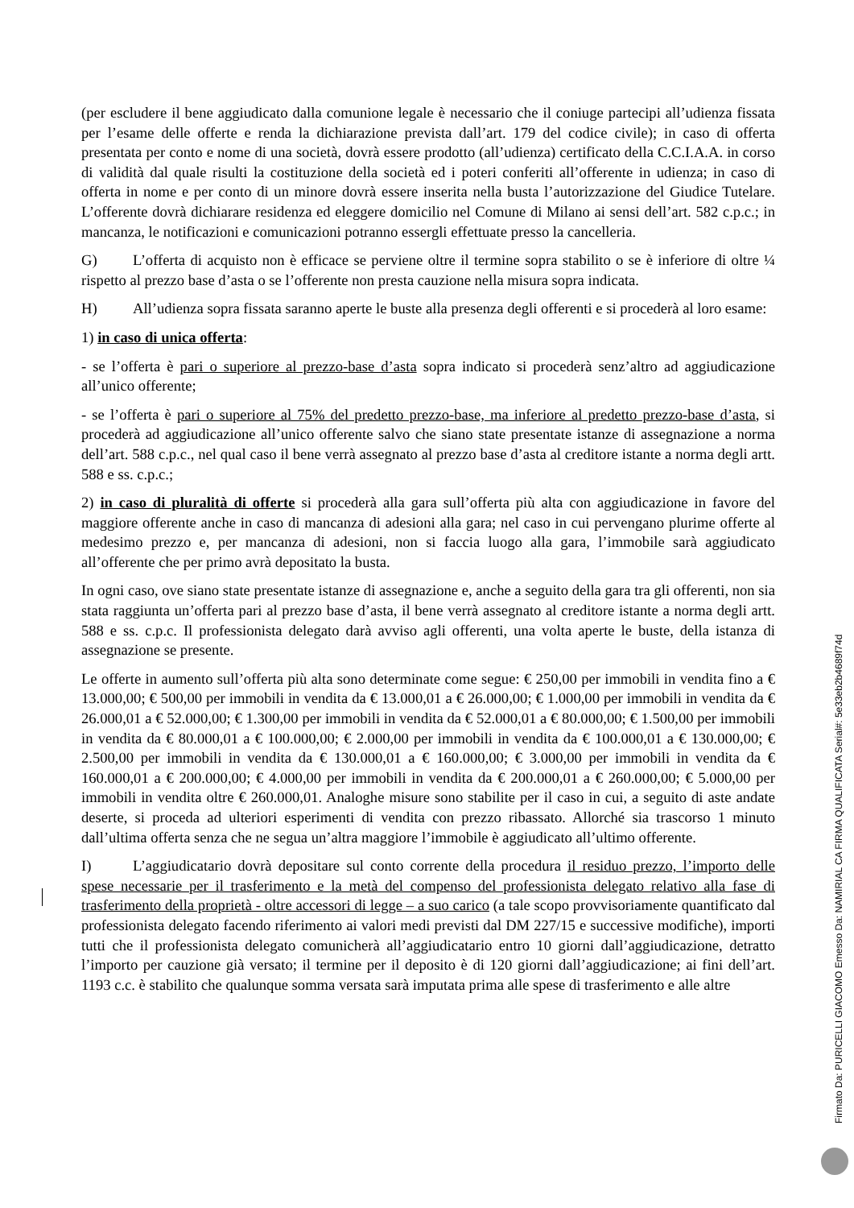(per escludere il bene aggiudicato dalla comunione legale è necessario che il coniuge partecipi all’udienza fissata per l’esame delle offerte e renda la dichiarazione prevista dall’art. 179 del codice civile); in caso di offerta presentata per conto e nome di una società, dovrà essere prodotto (all’udienza) certificato della C.C.I.A.A. in corso di validità dal quale risulti la costituzione della società ed i poteri conferiti all’offerente in udienza; in caso di offerta in nome e per conto di un minore dovrà essere inserita nella busta l’autorizzazione del Giudice Tutelare. L’offerente dovrà dichiarare residenza ed eleggere domicilio nel Comune di Milano ai sensi dell’art. 582 c.p.c.; in mancanza, le notificazioni e comunicazioni potranno essergli effettuate presso la cancelleria.
G) L’offerta di acquisto non è efficace se perviene oltre il termine sopra stabilito o se è inferiore di oltre ¼ rispetto al prezzo base d’asta o se l’offerente non presta cauzione nella misura sopra indicata.
H) All’udienza sopra fissata saranno aperte le buste alla presenza degli offerenti e si procederà al loro esame:
1) in caso di unica offerta:
- se l’offerta è pari o superiore al prezzo-base d’asta sopra indicato si procederà senz’altro ad aggiudicazione all’unico offerente;
- se l’offerta è pari o superiore al 75% del predetto prezzo-base, ma inferiore al predetto prezzo-base d’asta, si procederà ad aggiudicazione all’unico offerente salvo che siano state presentate istanze di assegnazione a norma dell’art. 588 c.p.c., nel qual caso il bene verrà assegnato al prezzo base d’asta al creditore istante a norma degli artt. 588 e ss. c.p.c.;
2) in caso di pluralità di offerte si procederà alla gara sull’offerta più alta con aggiudicazione in favore del maggiore offerente anche in caso di mancanza di adesioni alla gara; nel caso in cui pervengano plurime offerte al medesimo prezzo e, per mancanza di adesioni, non si faccia luogo alla gara, l’immobile sarà aggiudicato all’offerente che per primo avrà depositato la busta.
In ogni caso, ove siano state presentate istanze di assegnazione e, anche a seguito della gara tra gli offerenti, non sia stata raggiunta un’offerta pari al prezzo base d’asta, il bene verrà assegnato al creditore istante a norma degli artt. 588 e ss. c.p.c. Il professionista delegato darà avviso agli offerenti, una volta aperte le buste, della istanza di assegnazione se presente.
Le offerte in aumento sull’offerta più alta sono determinate come segue: € 250,00 per immobili in vendita fino a € 13.000,00; € 500,00 per immobili in vendita da € 13.000,01 a € 26.000,00; € 1.000,00 per immobili in vendita da € 26.000,01 a € 52.000,00; € 1.300,00 per immobili in vendita da € 52.000,01 a € 80.000,00; € 1.500,00 per immobili in vendita da € 80.000,01 a € 100.000,00; € 2.000,00 per immobili in vendita da € 100.000,01 a € 130.000,00; € 2.500,00 per immobili in vendita da € 130.000,01 a € 160.000,00; € 3.000,00 per immobili in vendita da € 160.000,01 a € 200.000,00; € 4.000,00 per immobili in vendita da € 200.000,01 a € 260.000,00; € 5.000,00 per immobili in vendita oltre € 260.000,01. Analoghe misure sono stabilite per il caso in cui, a seguito di aste andate deserte, si proceda ad ulteriori esperimenti di vendita con prezzo ribassato. Allorché sia trascorso 1 minuto dall’ultima offerta senza che ne segua un’altra maggiore l’immobile è aggiudicato all’ultimo offerente.
I) L’aggiudicatario dovrà depositare sul conto corrente della procedura il residuo prezzo, l’importo delle spese necessarie per il trasferimento e la metà del compenso del professionista delegato relativo alla fase di trasferimento della proprietà - oltre accessori di legge – a suo carico (a tale scopo provvisoriamente quantificato dal professionista delegato facendo riferimento ai valori medi previsti dal DM 227/15 e successive modifiche), importi tutti che il professionista delegato comunicherà all’aggiudicatario entro 10 giorni dall’aggiudicazione, detratto l’importo per cauzione già versato; il termine per il deposito è di 120 giorni dall’aggiudicazione; ai fini dell’art. 1193 c.c. è stabilito che qualunque somma versata sarà imputata prima alle spese di trasferimento e alle altre
Firmato Da: PURICELLI GIACOMO Emesso Da: NAMIRIAL CA FIRMA QUALIFICATA Serial#: 5e33eb2b4689f74d